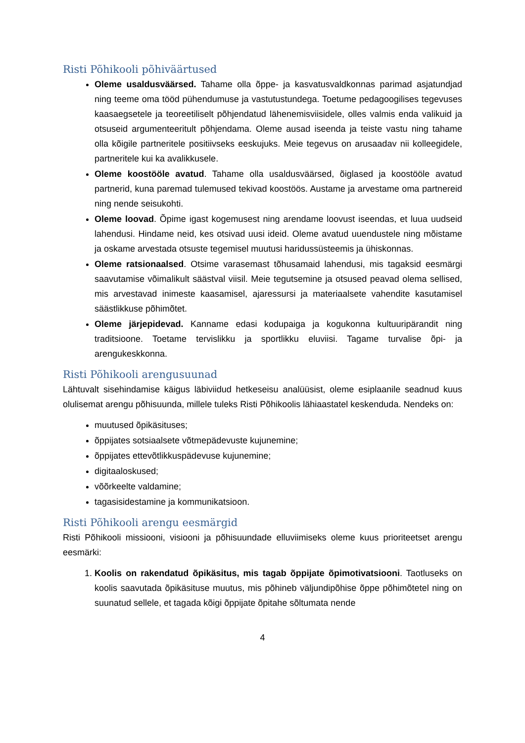Risti Põhikooli põhiväärtused
Oleme usaldusväärsed. Tahame olla õppe- ja kasvatusvaldkonnas parimad asjatundjad ning teeme oma tööd pühendumuse ja vastutustundega. Toetume pedagoogilises tegevuses kaasaegsetele ja teoreetiliselt põhjendatud lähenemisviisidele, olles valmis enda valikuid ja otsuseid argumenteeritult põhjendama. Oleme ausad iseenda ja teiste vastu ning tahame olla kõigile partneritele positiivseks eeskujuks. Meie tegevus on arusaadav nii kolleegidele, partneritele kui ka avalikkusele.
Oleme koostööle avatud. Tahame olla usaldusväärsed, õiglased ja koostööle avatud partnerid, kuna paremad tulemused tekivad koostöös. Austame ja arvestame oma partnereid ning nende seisukohti.
Oleme loovad. Õpime igast kogemusest ning arendame loovust iseendas, et luua uudseid lahendusi. Hindame neid, kes otsivad uusi ideid. Oleme avatud uuendustele ning mõistame ja oskame arvestada otsuste tegemisel muutusi haridussüsteemis ja ühiskonnas.
Oleme ratsionaalsed. Otsime varasemast tõhusamaid lahendusi, mis tagaksid eesmärgi saavutamise võimalikult säästval viisil. Meie tegutsemine ja otsused peavad olema sellised, mis arvestavad inimeste kaasamisel, ajaressursi ja materiaalsete vahendite kasutamisel säästlikkuse põhimõtet.
Oleme järjepidevad. Kanname edasi kodupaiga ja kogukonna kultuuripärandit ning traditsioone. Toetame tervislikku ja sportlikku eluviisi. Tagame turvalise õpi- ja arengukeskkonna.
Risti Põhikooli arengusuunad
Lähtuvalt sisehindamise käigus läbiviidud hetkeseisu analüüsist, oleme esiplaanile seadnud kuus olulisemat arengu põhisuunda, millele tuleks Risti Põhikoolis lähiaastatel keskenduda. Nendeks on:
muutused õpikäsituses;
õppijates sotsiaalsete võtmepädevuste kujunemine;
õppijates ettevõtlikkuspädevuse kujunemine;
digitaaloskused;
võõrkeelte valdamine;
tagasisidestamine ja kommunikatsioon.
Risti Põhikooli arengu eesmärgid
Risti Põhikooli missiooni, visiooni ja põhisuundade elluviimiseks oleme kuus prioriteetset arengu eesmärki:
1. Koolis on rakendatud õpikäsitus, mis tagab õppijate õpimotivatsiooni. Taotluseks on koolis saavutada õpikäsituse muutus, mis põhineb väljundipõhise õppe põhimõtetel ning on suunatud sellele, et tagada kõigi õppijate õpitahe sõltumata nende
4